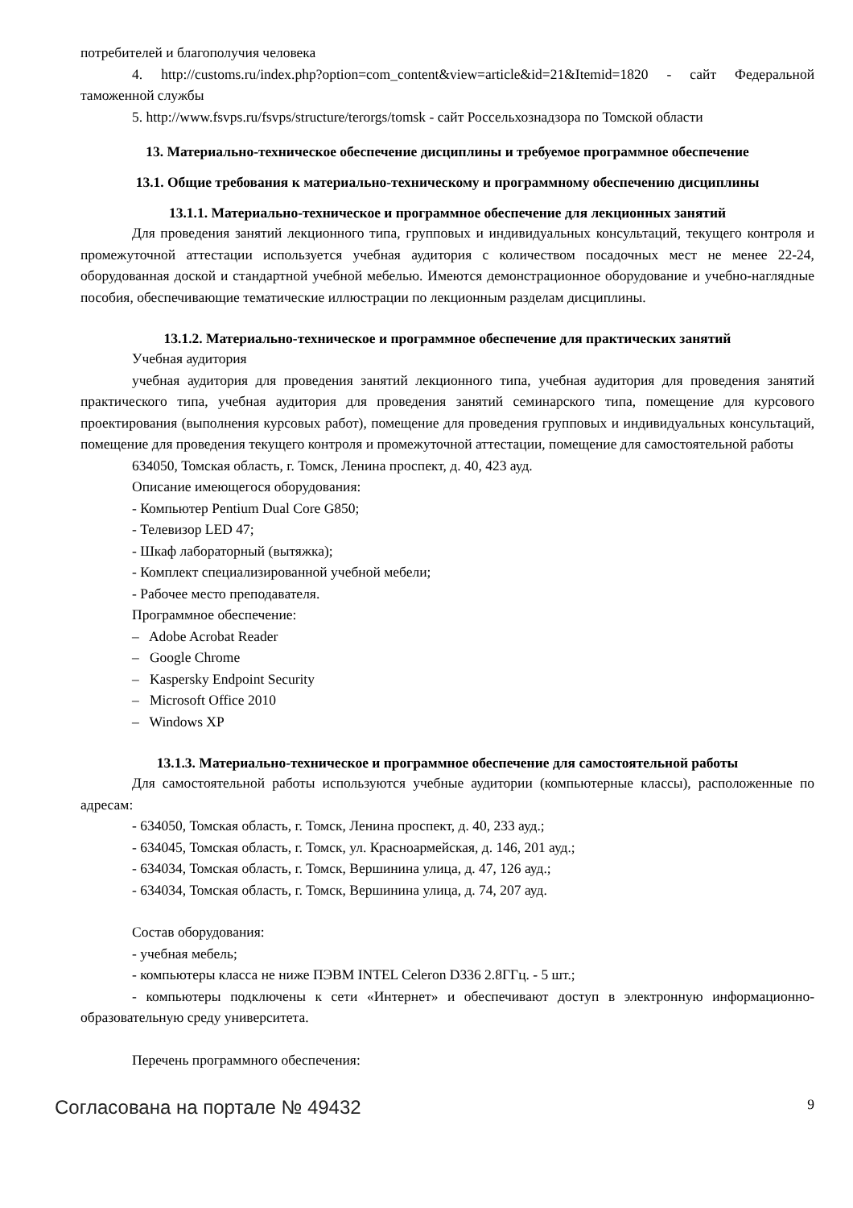потребителей и благополучия человека
4. http://customs.ru/index.php?option=com_content&view=article&id=21&Itemid=1820 - сайт Федеральной таможенной службы
5. http://www.fsvps.ru/fsvps/structure/terorgs/tomsk - сайт Россельхознадзора по Томской области
13. Материально-техническое обеспечение дисциплины и требуемое программное обеспечение
13.1. Общие требования к материально-техническому и программному обеспечению дисциплины
13.1.1. Материально-техническое и программное обеспечение для лекционных занятий
Для проведения занятий лекционного типа, групповых и индивидуальных консультаций, текущего контроля и промежуточной аттестации используется учебная аудитория с количеством посадочных мест не менее 22-24, оборудованная доской и стандартной учебной мебелью. Имеются демонстрационное оборудование и учебно-наглядные пособия, обеспечивающие тематические иллюстрации по лекционным разделам дисциплины.
13.1.2. Материально-техническое и программное обеспечение для практических занятий
Учебная аудитория
учебная аудитория для проведения занятий лекционного типа, учебная аудитория для проведения занятий практического типа, учебная аудитория для проведения занятий семинарского типа, помещение для курсового проектирования (выполнения курсовых работ), помещение для проведения групповых и индивидуальных консультаций, помещение для проведения текущего контроля и промежуточной аттестации, помещение для самостоятельной работы
634050, Томская область, г. Томск, Ленина проспект, д. 40, 423 ауд.
Описание имеющегося оборудования:
- Компьютер Pentium Dual Core G850;
- Телевизор LED 47;
- Шкаф лабораторный (вытяжка);
- Комплект специализированной учебной мебели;
- Рабочее место преподавателя.
Программное обеспечение:
– Adobe Acrobat Reader
– Google Chrome
– Kaspersky Endpoint Security
– Microsoft Office 2010
– Windows XP
13.1.3. Материально-техническое и программное обеспечение для самостоятельной работы
Для самостоятельной работы используются учебные аудитории (компьютерные классы), расположенные по адресам:
- 634050, Томская область, г. Томск, Ленина проспект, д. 40, 233 ауд.;
- 634045, Томская область, г. Томск, ул. Красноармейская, д. 146, 201 ауд.;
- 634034, Томская область, г. Томск, Вершинина улица, д. 47, 126 ауд.;
- 634034, Томская область, г. Томск, Вершинина улица, д. 74, 207 ауд.
Состав оборудования:
- учебная мебель;
- компьютеры класса не ниже ПЭВМ INTEL Celeron D336 2.8ГГц. - 5 шт.;
- компьютеры подключены к сети «Интернет» и обеспечивают доступ в электронную информационно-образовательную среду университета.
Перечень программного обеспечения:
Согласована на портале № 49432 9